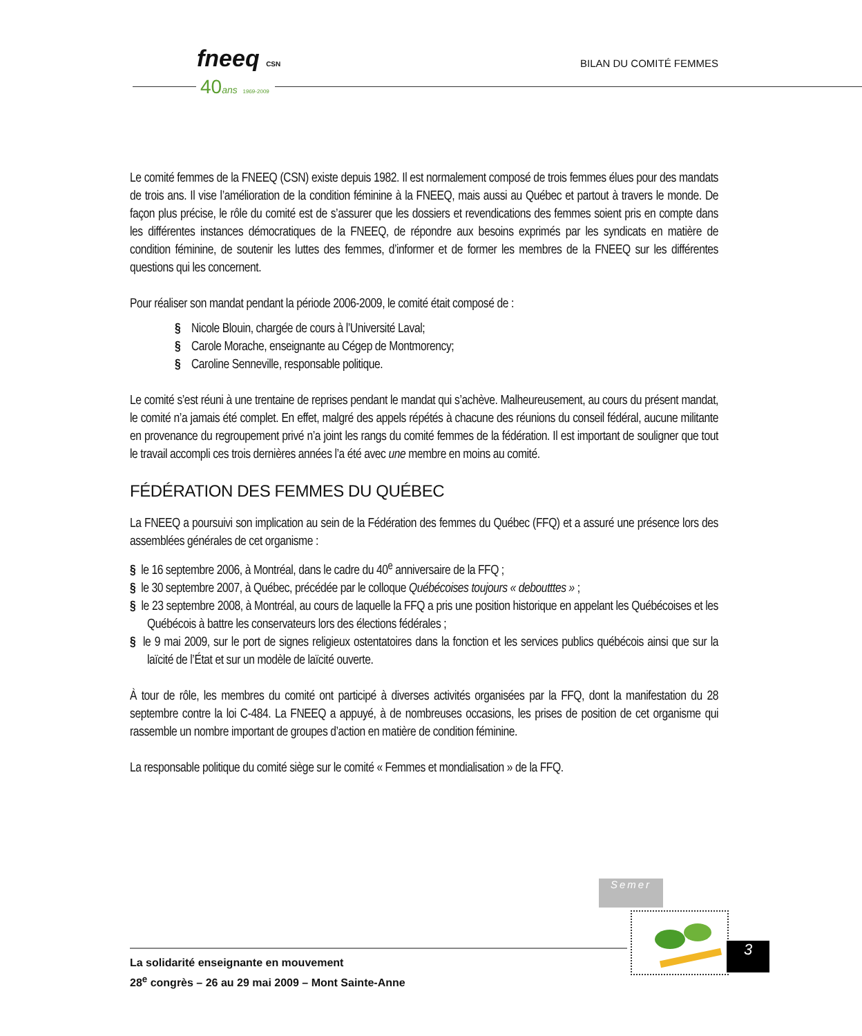fneeq CSN
40ans 1969-2009
BILAN DU COMITÉ FEMMES
Le comité femmes de la FNEEQ (CSN) existe depuis 1982. Il est normalement composé de trois femmes élues pour des mandats de trois ans. Il vise l’amélioration de la condition féminine à la FNEEQ, mais aussi au Québec et partout à travers le monde. De façon plus précise, le rôle du comité est de s’assurer que les dossiers et revendications des femmes soient pris en compte dans les différentes instances démocratiques de la FNEEQ, de répondre aux besoins exprimés par les syndicats en matière de condition féminine, de soutenir les luttes des femmes, d’informer et de former les membres de la FNEEQ sur les différentes questions qui les concernent.
Pour réaliser son mandat pendant la période 2006-2009, le comité était composé de :
§ Nicole Blouin, chargée de cours à l’Université Laval;
§ Carole Morache, enseignante au Cégep de Montmorency;
§ Caroline Senneville, responsable politique.
Le comité s’est réuni à une trentaine de reprises pendant le mandat qui s’achève. Malheureusement, au cours du présent mandat, le comité n’a jamais été complet. En effet, malgré des appels répétés à chacune des réunions du conseil fédéral, aucune militante en provenance du regroupement privé n’a joint les rangs du comité femmes de la fédération. Il est important de souligner que tout le travail accompli ces trois dernières années l’a été avec une membre en moins au comité.
FÉDÉRATION DES FEMMES DU QUÉBEC
La FNEEQ a poursuivi son implication au sein de la Fédération des femmes du Québec (FFQ) et a assuré une présence lors des assemblées générales de cet organisme :
§ le 16 septembre 2006, à Montréal, dans le cadre du 40<sup>e</sup> anniversaire de la FFQ ;
§ le 30 septembre 2007, à Québec, précédée par le colloque Québécoises toujours « deboutttes » ;
§ le 23 septembre 2008, à Montréal, au cours de laquelle la FFQ a pris une position historique en appelant les Québécoises et les Québécois à battre les conservateurs lors des élections fédérales ;
§ le 9 mai 2009, sur le port de signes religieux ostentatoires dans la fonction et les services publics québécois ainsi que sur la laïcité de l’État et sur un modèle de laïcité ouverte.
À tour de rôle, les membres du comité ont participé à diverses activités organisées par la FFQ, dont la manifestation du 28 septembre contre la loi C-484. La FNEEQ a appuyé, à de nombreuses occasions, les prises de position de cet organisme qui rassemble un nombre important de groupes d’action en matière de condition féminine.
La responsable politique du comité siège sur le comité « Femmes et mondialisation » de la FFQ.
Semer
La solidarité enseignante en mouvement
28<sup>e</sup> congrès – 26 au 29 mai 2009 – Mont Sainte-Anne
3